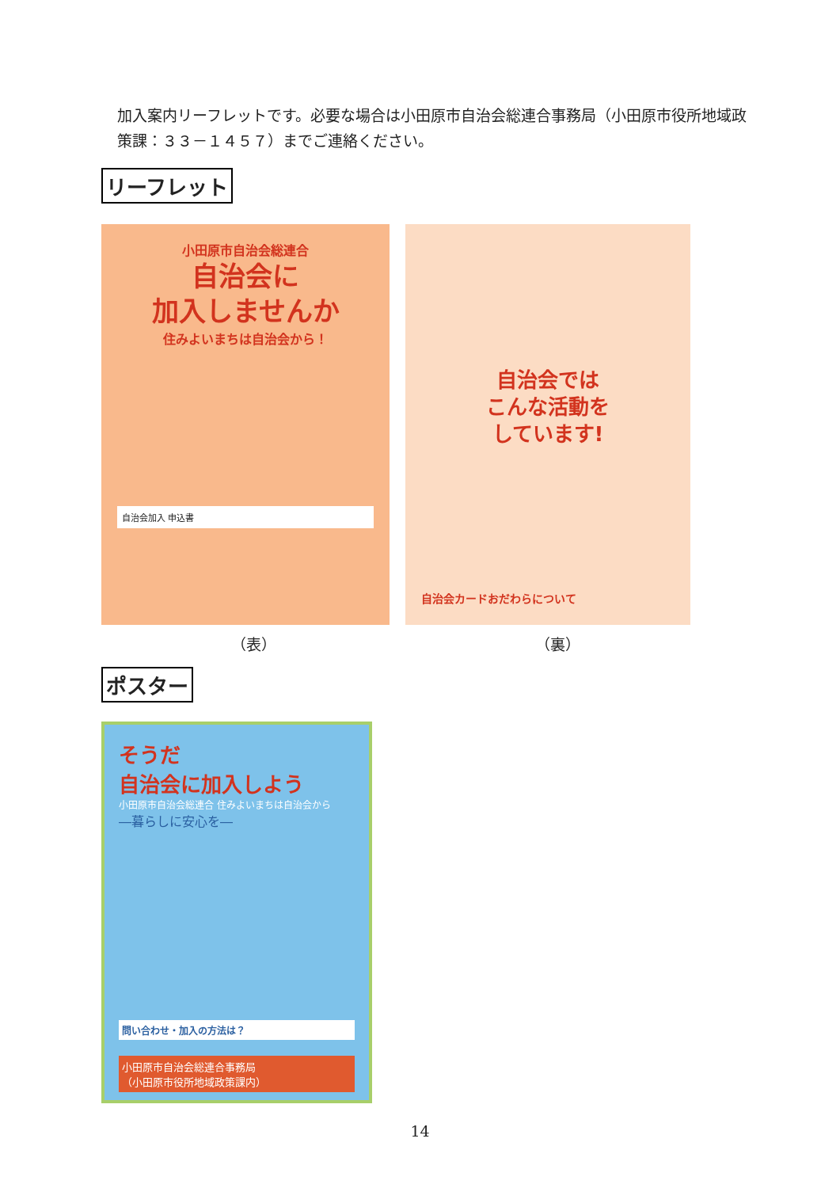加入案内リーフレットです。必要な場合は小田原市自治会総連合事務局（小田原市役所地域政策課：３３－１４５７）までご連絡ください。
リーフレット
小田原市自治会総連合
自治会に
加入しませんか
住みよいまちは自治会から！
自治会加入 申込書
自治会では
こんな活動を
しています!
自治会カードおだわらについて
（表） （裏）
ポスター
そうだ
自治会に加入しよう
小田原市自治会総連合 住みよいまちは自治会から
―暮らしに安心を―
問い合わせ・加入の方法は？
小田原市自治会総連合事務局
（小田原市役所地域政策課内）
14